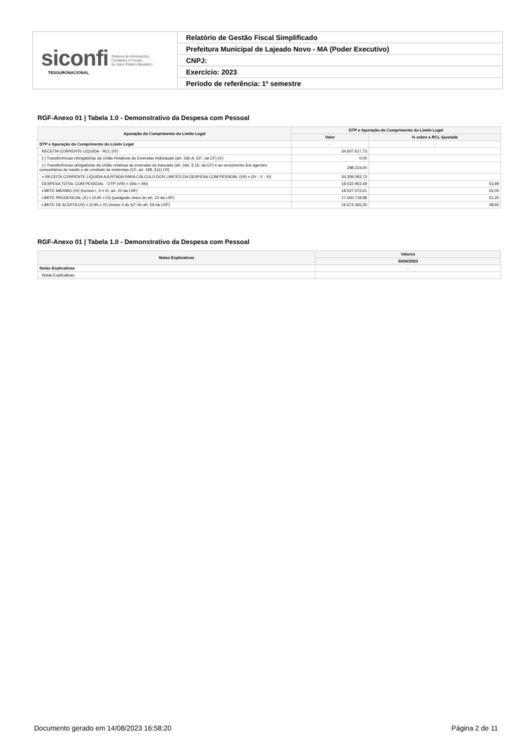siconfi Sistema de Informações
Contábeis e Fiscais
do Setor Público Brasileiro
TESOURONACIONAL
Relatório de Gestão Fiscal Simplificado
Prefeitura Municipal de Lajeado Novo - MA (Poder Executivo)
CNPJ:
Exercício: 2023
Período de referência: 1º semestre
RGF-Anexo 01 | Tabela 1.0 - Demonstrativo da Despesa com Pessoal
| Apuração do Cumprimento do Limite Legal | DTP e Apuração do Cumprimento do Limite Legal | |
| --- | --- | --- |
| | Valor | % sobre a RCL Ajustada |
| DTP e Apuração do Cumprimento do Limite Legal | - | - |
| RECEITA CORRENTE LIQUIDA - RCL (IV) | 34.607.617,73 | |
| (-) Transferências Obrigatórias da União Relativas às Emendas Individuais (art. 166-A, §1º, da CF) (V) | 0,00 | |
| (-) Transferências obrigatórias da União relativas às emendas de bancada (art. 166, § 16, da CF) e ao vencimento dos agentes comunitários de saúde e de combate às endemias (CF, art. 198, §11) (VI) | 298.224,00 | |
| = RECEITA CORRENTE LÍQUIDA AJUSTADA PARA CÁLCULO DOS LIMITES DA DESPESA COM PESSOAL (VII) = (IV - V - VI) | 34.309.393,73 | |
| DESPESA TOTAL COM PESSOAL - DTP (VIII) = (IIIa + IIIb) | 18.522.953,49 | 53,99 |
| LIMITE MÁXIMO (IX) (incisos I, II e III, art. 20 da LRF) | 18.527.072,61 | 54,00 |
| LIMITE PRUDENCIAL (X) = (0,95 x IX) (parágrafo único do art. 22 da LRF) | 17.600.718,98 | 51,30 |
| LIMITE DE ALERTA (XI) = (0,90 x IX) (inciso II do §1º do art. 59 da LRF) | 16.674.365,35 | 48,60 |
RGF-Anexo 01 | Tabela 1.0 - Demonstrativo da Despesa com Pessoal
| Notas Explicativas | Valores |
| --- | --- |
| | 30/06/2023 |
| Notas Explicativas | - |
| Notas Explicativas | |
Documento gerado em 14/08/2023 16:58:20 Página 2 de 11